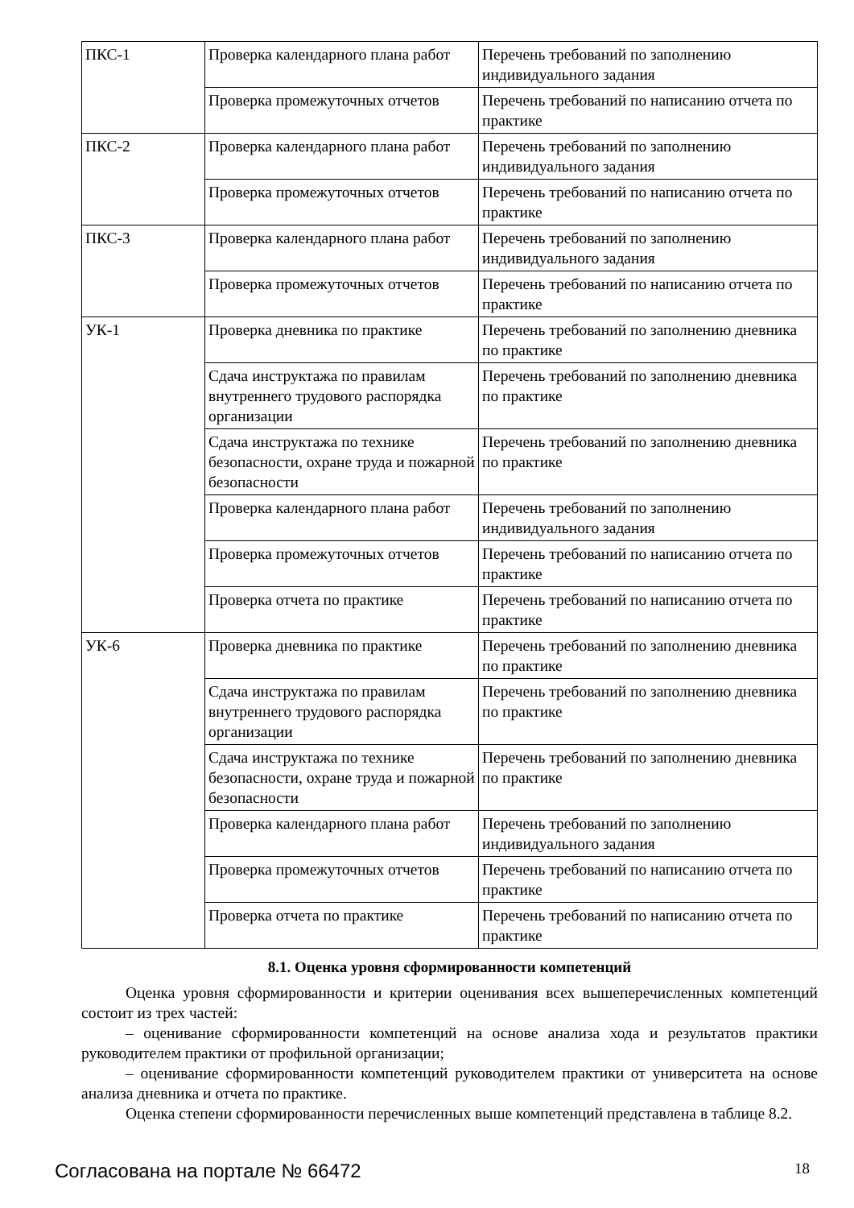| ПКС-1 | Проверка календарного плана работ | Перечень требований по заполнению индивидуального задания |
| | Проверка промежуточных отчетов | Перечень требований по написанию отчета по практике |
| ПКС-2 | Проверка календарного плана работ | Перечень требований по заполнению индивидуального задания |
| | Проверка промежуточных отчетов | Перечень требований по написанию отчета по практике |
| ПКС-3 | Проверка календарного плана работ | Перечень требований по заполнению индивидуального задания |
| | Проверка промежуточных отчетов | Перечень требований по написанию отчета по практике |
| УК-1 | Проверка дневника по практике | Перечень требований по заполнению дневника по практике |
| | Сдача инструктажа по правилам внутреннего трудового распорядка организации | Перечень требований по заполнению дневника по практике |
| | Сдача инструктажа по технике безопасности, охране труда и пожарной безопасности | Перечень требований по заполнению дневника по практике |
| | Проверка календарного плана работ | Перечень требований по заполнению индивидуального задания |
| | Проверка промежуточных отчетов | Перечень требований по написанию отчета по практике |
| | Проверка отчета по практике | Перечень требований по написанию отчета по практике |
| УК-6 | Проверка дневника по практике | Перечень требований по заполнению дневника по практике |
| | Сдача инструктажа по правилам внутреннего трудового распорядка организации | Перечень требований по заполнению дневника по практике |
| | Сдача инструктажа по технике безопасности, охране труда и пожарной безопасности | Перечень требований по заполнению дневника по практике |
| | Проверка календарного плана работ | Перечень требований по заполнению индивидуального задания |
| | Проверка промежуточных отчетов | Перечень требований по написанию отчета по практике |
| | Проверка отчета по практике | Перечень требований по написанию отчета по практике |
8.1. Оценка уровня сформированности компетенций
Оценка уровня сформированности и критерии оценивания всех вышеперечисленных компетенций состоит из трех частей:
– оценивание сформированности компетенций на основе анализа хода и результатов практики руководителем практики от профильной организации;
– оценивание сформированности компетенций руководителем практики от университета на основе анализа дневника и отчета по практике.
Оценка степени сформированности перечисленных выше компетенций представлена в таблице 8.2.
Согласована на портале № 66472 18